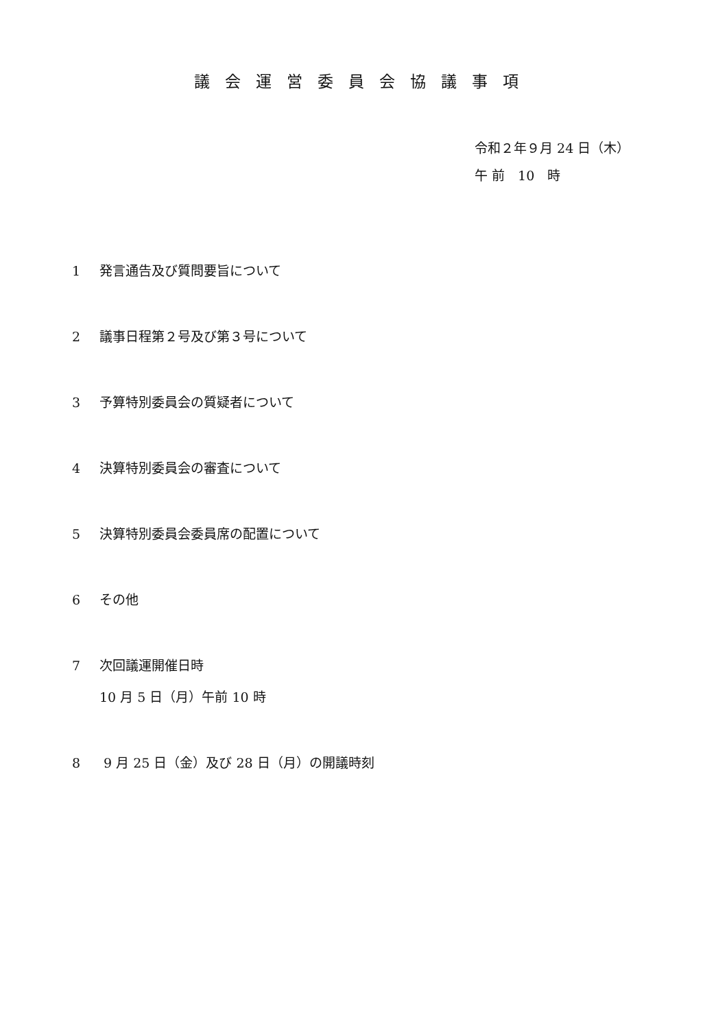議会運営委員会協議事項
令和２年９月 24 日（木）
午 前　10　時
1 発言通告及び質問要旨について
2 議事日程第２号及び第３号について
3 予算特別委員会の質疑者について
4 決算特別委員会の審査について
5 決算特別委員会委員席の配置について
6 その他
7 次回議運開催日時
10 月 5 日（月）午前 10 時
8 9 月 25 日（金）及び 28 日（月）の開議時刻